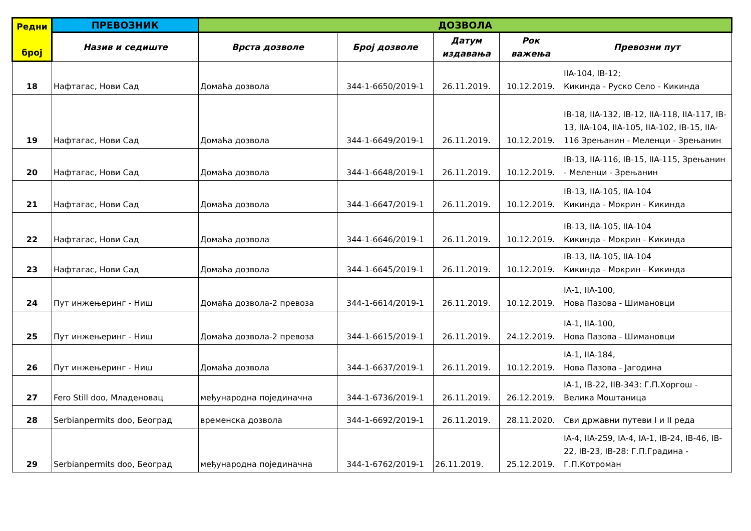| Редни број | ПРЕВОЗНИК | ДОЗВОЛА | | | | |
| --- | --- | --- | --- | --- | --- | --- |
| | Назив и седиште | Врста дозволе | Број дозволе | Датум издавања | Рок важења | Превозни пут |
| 18 | Нафтагас, Нови Сад | Домаћа дозвола | 344-1-6650/2019-1 | 26.11.2019. | 10.12.2019. | IIA-104, IB-12; Кикинда - Руско Село - Кикинда |
| 19 | Нафтагас, Нови Сад | Домаћа дозвола | 344-1-6649/2019-1 | 26.11.2019. | 10.12.2019. | IB-18, IIA-132, IB-12, IIA-118, IIA-117, IB-13, IIA-104, IIA-105, IIA-102, IB-15, IIA-116 Зрењанин - Меленци - Зрењанин |
| 20 | Нафтагас, Нови Сад | Домаћа дозвола | 344-1-6648/2019-1 | 26.11.2019. | 10.12.2019. | IB-13, IIA-116, IB-15, IIA-115, Зрењанин - Меленци - Зрењанин |
| 21 | Нафтагас, Нови Сад | Домаћа дозвола | 344-1-6647/2019-1 | 26.11.2019. | 10.12.2019. | IB-13, IIA-105, IIA-104 Кикинда - Мокрин - Кикинда |
| 22 | Нафтагас, Нови Сад | Домаћа дозвола | 344-1-6646/2019-1 | 26.11.2019. | 10.12.2019. | IB-13, IIA-105, IIA-104 Кикинда - Мокрин - Кикинда |
| 23 | Нафтагас, Нови Сад | Домаћа дозвола | 344-1-6645/2019-1 | 26.11.2019. | 10.12.2019. | IB-13, IIA-105, IIA-104 Кикинда - Мокрин - Кикинда |
| 24 | Пут инжењеринг - Ниш | Домаћа дозвола-2 превоза | 344-1-6614/2019-1 | 26.11.2019. | 10.12.2019. | IA-1, IIA-100, Нова Пазова - Шимановци |
| 25 | Пут инжењеринг - Ниш | Домаћа дозвола-2 превоза | 344-1-6615/2019-1 | 26.11.2019. | 24.12.2019. | IA-1, IIA-100, Нова Пазова - Шимановци |
| 26 | Пут инжењеринг - Ниш | Домаћа дозвола | 344-1-6637/2019-1 | 26.11.2019. | 10.12.2019. | IA-1, IIA-184, Нова Пазова - Јагодина |
| 27 | Fero Still doo, Младеновац | међународна појединачна | 344-1-6736/2019-1 | 26.11.2019. | 26.12.2019. | IA-1, IB-22, IIB-343: Г.П.Хоргош - Велика Моштаница |
| 28 | Serbianpermits doo, Београд | временска дозвола | 344-1-6692/2019-1 | 26.11.2019. | 28.11.2020. | Сви државни путеви I и II реда |
| 29 | Serbianpermits doo, Београд | међународна појединачна | 344-1-6762/2019-1 | 26.11.2019. | 25.12.2019. | IA-4, IIA-259, IA-4, IA-1, IB-24, IB-46, IB-22, IB-23, IB-28: Г.П.Градина - Г.П.Котроман |